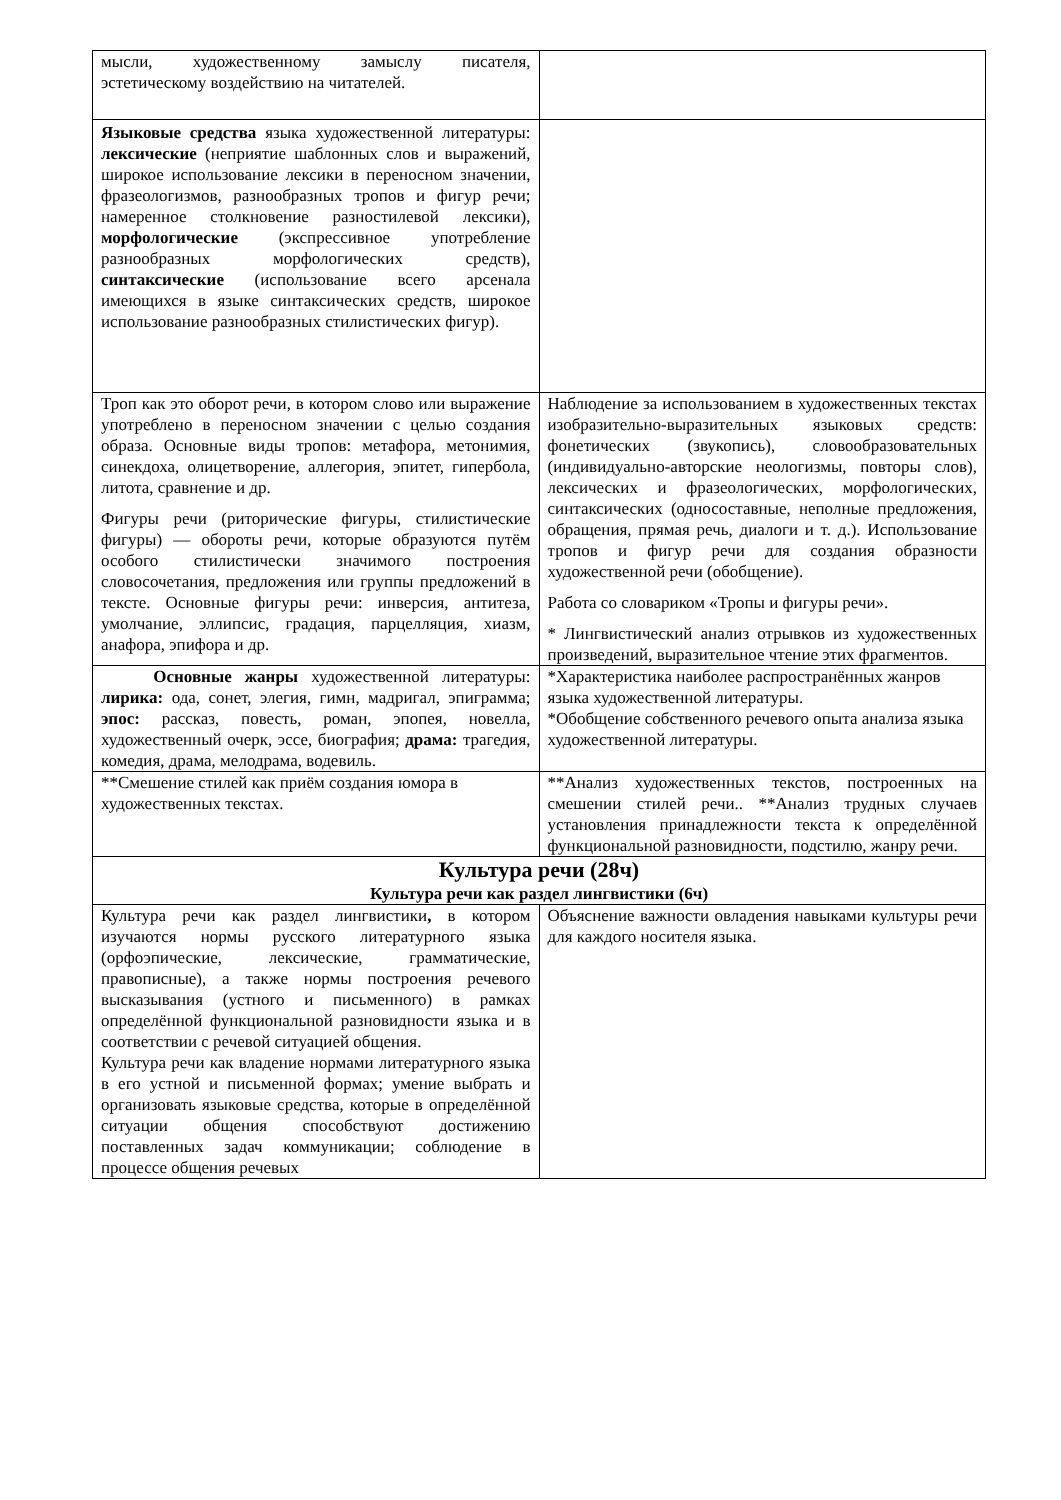| мысли, художественному замыслу писателя, эстетическому воздействию на читателей. | |
| Языковые средства языка художественной литературы: лексические (неприятие шаблонных слов и выражений, широкое использование лексики в переносном значении, фразеологизмов, разнообразных тропов и фигур речи; намеренное столкновение разностилевой лексики), морфологические (экспрессивное употребление разнообразных морфологических средств), синтаксические (использование всего арсенала имеющихся в языке синтаксических средств, широкое использование разнообразных стилистических фигур). | |
| Троп как это оборот речи, в котором слово или выражение употреблено в переносном значении с целью создания образа. Основные виды тропов: метафора, метонимия, синекдоха, олицетворение, аллегория, эпитет, гипербола, литота, сравнение и др. Фигуры речи (риторические фигуры, стилистические фигуры) — обороты речи, которые образуются путём особого стилистически значимого построения словосочетания, предложения или группы предложений в тексте. Основные фигуры речи: инверсия, антитеза, умолчание, эллипсис, градация, парцелляция, хиазм, анафора, эпифора и др. | Наблюдение за использованием в художественных текстах изобразительно-выразительных языковых средств: фонетических (звукопись), словообразовательных (индивидуально-авторские неологизмы, повторы слов), лексических и фразеологических, морфологических, синтаксических (односоставные, неполные предложения, обращения, прямая речь, диалоги и т. д.). Использование тропов и фигур речи для создания образности художественной речи (обобщение). Работа со словариком «Тропы и фигуры речи». * Лингвистический анализ отрывков из художественных произведений, выразительное чтение этих фрагментов. |
| Основные жанры художественной литературы: лирика: ода, сонет, элегия, гимн, мадригал, эпиграмма; эпос: рассказ, повесть, роман, эпопея, новелла, художественный очерк, эссе, биография; драма: трагедия, комедия, драма, мелодрама, водевиль. | *Характеристика наиболее распространённых жанров языка художественной литературы. *Обобщение собственного речевого опыта анализа языка художественной литературы. |
| **Смешение стилей как приём создания юмора в художественных текстах. | **Анализ художественных текстов, построенных на смешении стилей речи.. **Анализ трудных случаев установления принадлежности текста к определённой функциональной разновидности, подстилю, жанру речи. |
| Культура речи (28ч) Культура речи как раздел лингвистики (6ч) | |
| Культура речи как раздел лингвистики , в котором изучаются нормы русского литературного языка (орфоэпические, лексические, грамматические, правописные), а также нормы построения речевого высказывания (устного и письменного) в рамках определённой функциональной разновидности языка и в соответствии с речевой ситуацией общения. Культура речи как владение нормами литературного языка в его устной и письменной формах; умение выбрать и организовать языковые средства, которые в определённой ситуации общения способствуют достижению поставленных задач коммуникации; соблюдение в процессе общения речевых | Объяснение важности овладения навыками культуры речи для каждого носителя языка. |